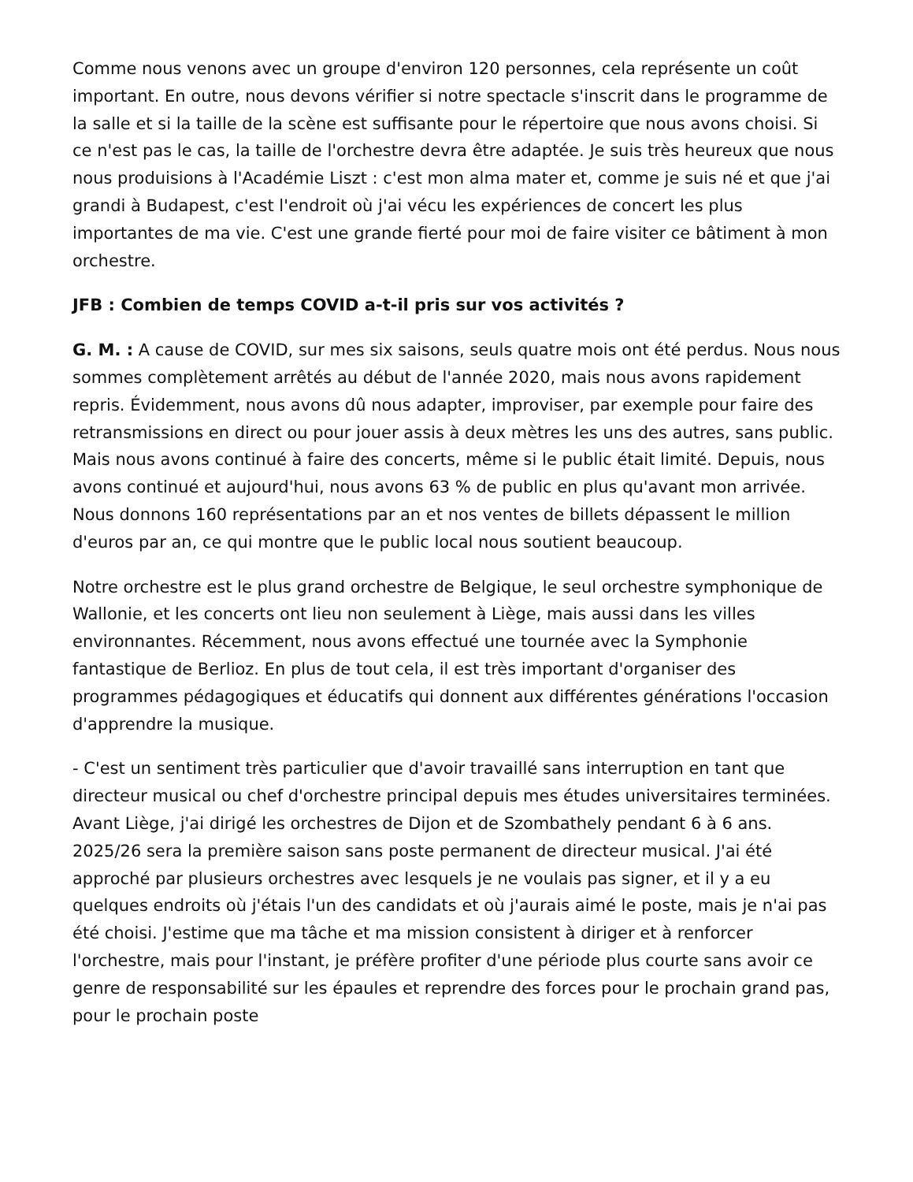Comme nous venons avec un groupe d'environ 120 personnes, cela représente un coût important. En outre, nous devons vérifier si notre spectacle s'inscrit dans le programme de la salle et si la taille de la scène est suffisante pour le répertoire que nous avons choisi. Si ce n'est pas le cas, la taille de l'orchestre devra être adaptée. Je suis très heureux que nous nous produisions à l'Académie Liszt : c'est mon alma mater et, comme je suis né et que j'ai grandi à Budapest, c'est l'endroit où j'ai vécu les expériences de concert les plus importantes de ma vie. C'est une grande fierté pour moi de faire visiter ce bâtiment à mon orchestre.
JFB : Combien de temps COVID a-t-il pris sur vos activités ?
G. M. : A cause de COVID, sur mes six saisons, seuls quatre mois ont été perdus. Nous nous sommes complètement arrêtés au début de l'année 2020, mais nous avons rapidement repris. Évidemment, nous avons dû nous adapter, improviser, par exemple pour faire des retransmissions en direct ou pour jouer assis à deux mètres les uns des autres, sans public. Mais nous avons continué à faire des concerts, même si le public était limité. Depuis, nous avons continué et aujourd'hui, nous avons 63 % de public en plus qu'avant mon arrivée. Nous donnons 160 représentations par an et nos ventes de billets dépassent le million d'euros par an, ce qui montre que le public local nous soutient beaucoup.
Notre orchestre est le plus grand orchestre de Belgique, le seul orchestre symphonique de Wallonie, et les concerts ont lieu non seulement à Liège, mais aussi dans les villes environnantes. Récemment, nous avons effectué une tournée avec la Symphonie fantastique de Berlioz. En plus de tout cela, il est très important d'organiser des programmes pédagogiques et éducatifs qui donnent aux différentes générations l'occasion d'apprendre la musique.
- C'est un sentiment très particulier que d'avoir travaillé sans interruption en tant que directeur musical ou chef d'orchestre principal depuis mes études universitaires terminées. Avant Liège, j'ai dirigé les orchestres de Dijon et de Szombathely pendant 6 à 6 ans. 2025/26 sera la première saison sans poste permanent de directeur musical. J'ai été approché par plusieurs orchestres avec lesquels je ne voulais pas signer, et il y a eu quelques endroits où j'étais l'un des candidats et où j'aurais aimé le poste, mais je n'ai pas été choisi. J'estime que ma tâche et ma mission consistent à diriger et à renforcer l'orchestre, mais pour l'instant, je préfère profiter d'une période plus courte sans avoir ce genre de responsabilité sur les épaules et reprendre des forces pour le prochain grand pas, pour le prochain poste